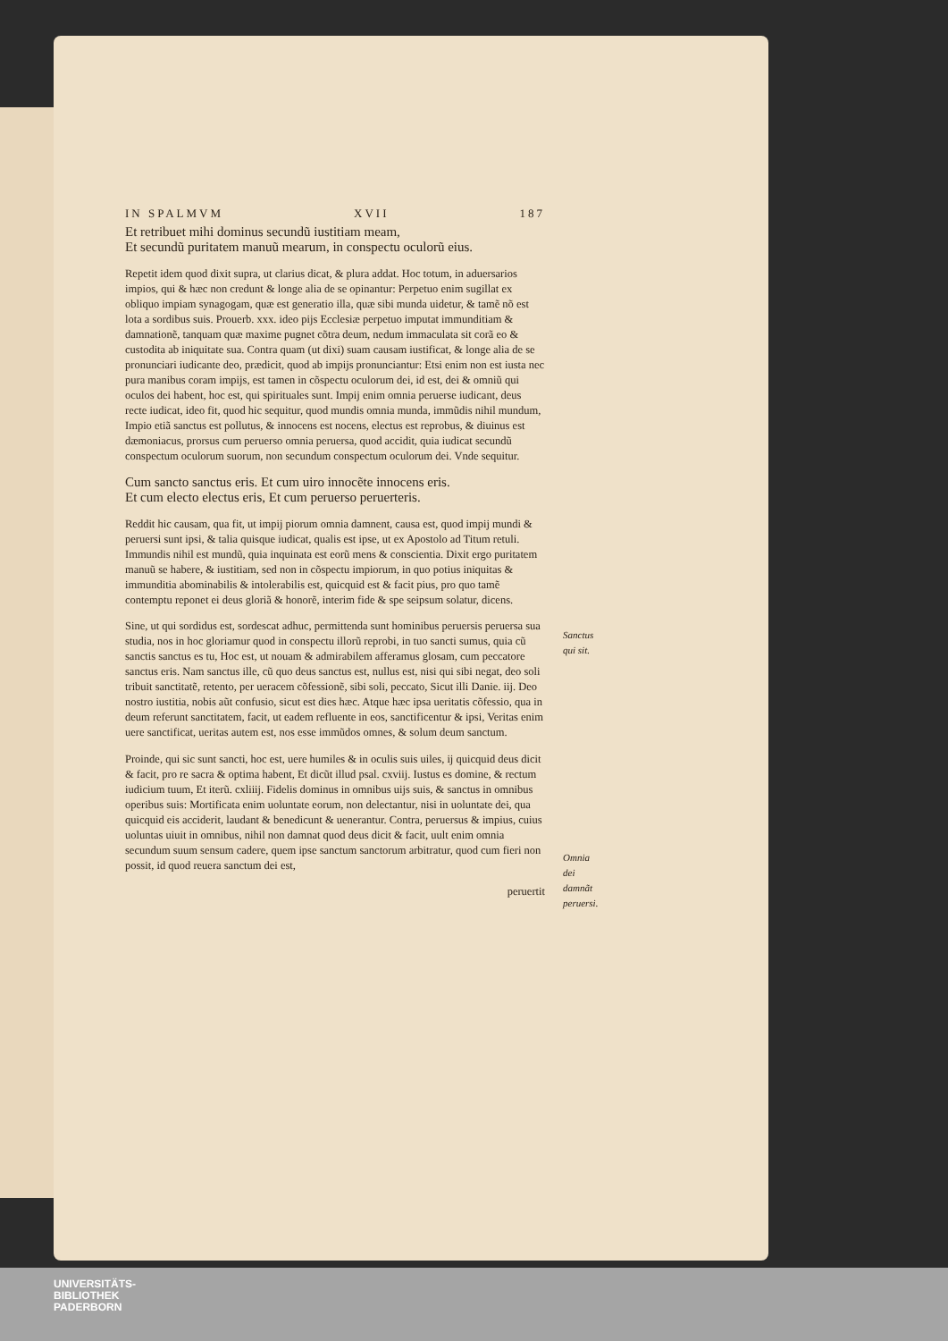IN SPALMVM XVII 187
Et retribuet mihi dominus secundũ iustitiam meam,
Et secundũ puritatem manuũ mearum, in conspectu oculorũ eius.
Repetit idem quod dixit supra, ut clarius dicat, & plura addat. Hoc totum, in aduersarios impios, qui & hæc non credunt & longe alia de se opinantur: Perpetuo enim sugillat ex obliquo impiam synagogam, quæ est generatio illa, quæ sibi munda uidetur, & tamẽ nõ est lota a sordibus suis. Prouerb. xxx. ideo pijs Ecclesiæ perpetuo imputat immunditiam & damnationẽ, tanquam quæ maxime pugnet cõtra deum, nedum immaculata sit corã eo & custodita ab iniquitate sua. Contra quam (ut dixi) suam causam iustificat, & longe alia de se pronunciari iudicante deo, prædicit, quod ab impijs pronunciantur: Etsi enim non est iusta nec pura manibus coram impijs, est tamen in cõspectu oculorum dei, id est, dei & omniũ qui oculos dei habent, hoc est, qui spirituales sunt. Impij enim omnia peruerse iudicant, deus recte iudicat, ideo fit, quod hic sequitur, quod mundis omnia munda, immũdis nihil mundum, Impio etiã sanctus est pollutus, & innocens est nocens, electus est reprobus, & diuinus est dæmoniacus, prorsus cum peruerso omnia peruersa, quod accidit, quia iudicat secundũ conspectum oculorum suorum, non secundum conspectum oculorum dei. Vnde sequitur.
Cum sancto sanctus eris. Et cum uiro innocẽte innocens eris.
Et cum electo electus eris, Et cum peruerso peruerteris.
Reddit hic causam, qua fit, ut impij piorum omnia damnent, causa est, quod impij mundi & peruersi sunt ipsi, & talia quisque iudicat, qualis est ipse, ut ex Apostolo ad Titum retuli. Immundis nihil est mundũ, quia inquinata est eorũ mens & conscientia. Dixit ergo puritatem manuũ se habere, & iustitiam, sed non in cõspectu impiorum, in quo potius iniquitas & immunditia abominabilis & intolerabilis est, quicquid est & facit pius, pro quo tamẽ contemptu reponet ei deus gloriã & honorẽ, interim fide & spe seipsum solatur, dicens.
Sine, ut qui sordidus est, sordescat adhuc, permittenda sunt hominibus peruersis peruersa sua studia, nos in hoc gloriamur quod in conspectu illorũ reprobi, in tuo sancti sumus, quia cũ sanctis sanctus es tu, Hoc est, ut nouam & admirabilem afferamus glosam, cum peccatore sanctus eris. Nam sanctus ille, cũ quo deus sanctus est, nullus est, nisi qui sibi negat, deo soli tribuit sanctitatẽ, retento, per ueracem cõfessionẽ, sibi soli, peccato, Sicut illi Danie. iij. Deo nostro iustitia, nobis aũt confusio, sicut est dies hæc. Atque hæc ipsa ueritatis cõfessio, qua in deum referunt sanctitatem, facit, ut eadem refluente in eos, sanctificentur & ipsi, Veritas enim uere sanctificat, ueritas autem est, nos esse immũdos omnes, & solum deum sanctum.
Sanctus qui sit.
Proinde, qui sic sunt sancti, hoc est, uere humiles & in oculis suis uiles, ij quicquid deus dicit & facit, pro re sacra & optima habent, Et dicũt illud psal. cxviij. Iustus es domine, & rectum iudicium tuum, Et iterũ. cxliiij. Fidelis dominus in omnibus uijs suis, & sanctus in omnibus operibus suis: Mortificata enim uoluntate eorum, non delectantur, nisi in uoluntate dei, qua quicquid eis acciderit, laudant & benedicunt & uenerantur. Contra, peruersus & impius, cuius uoluntas uiuit in omnibus, nihil non damnat quod deus dicit & facit, uult enim omnia secundum suum sensum cadere, quem ipse sanctum sanctorum arbitratur, quod cum fieri non possit, id quod reuera sanctum dei est,
Omnia dei damnãt peruersi.
peruertit
UNIVERSITÄTS-
BIBLIOTHEK
PADERBORN